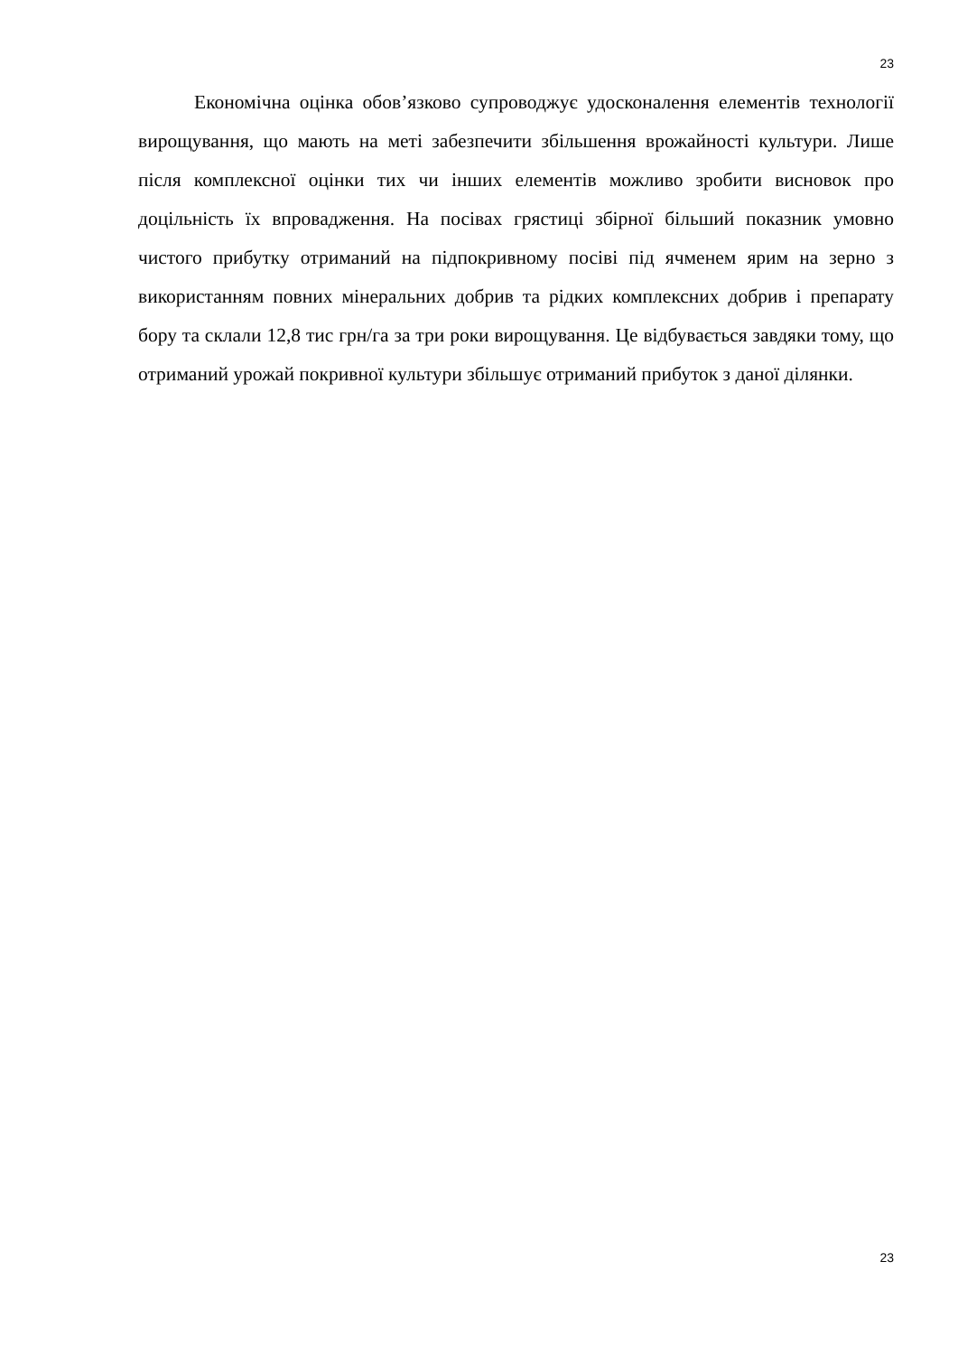23
Економічна оцінка обов’язково супроводжує удосконалення елементів технології вирощування, що мають на меті забезпечити збільшення врожайності культури. Лише після комплексної оцінки тих чи інших елементів можливо зробити висновок про доцільність їх впровадження. На посівах грястиці збірної більший показник умовно чистого прибутку отриманий на підпокривному посіві під ячменем ярим на зерно з використанням повних мінеральних добрив та рідких комплексних добрив і препарату бору та склали 12,8 тис грн/га за три роки вирощування. Це відбувається завдяки тому, що отриманий урожай покривної культури збільшує отриманий прибуток з даної ділянки.
23